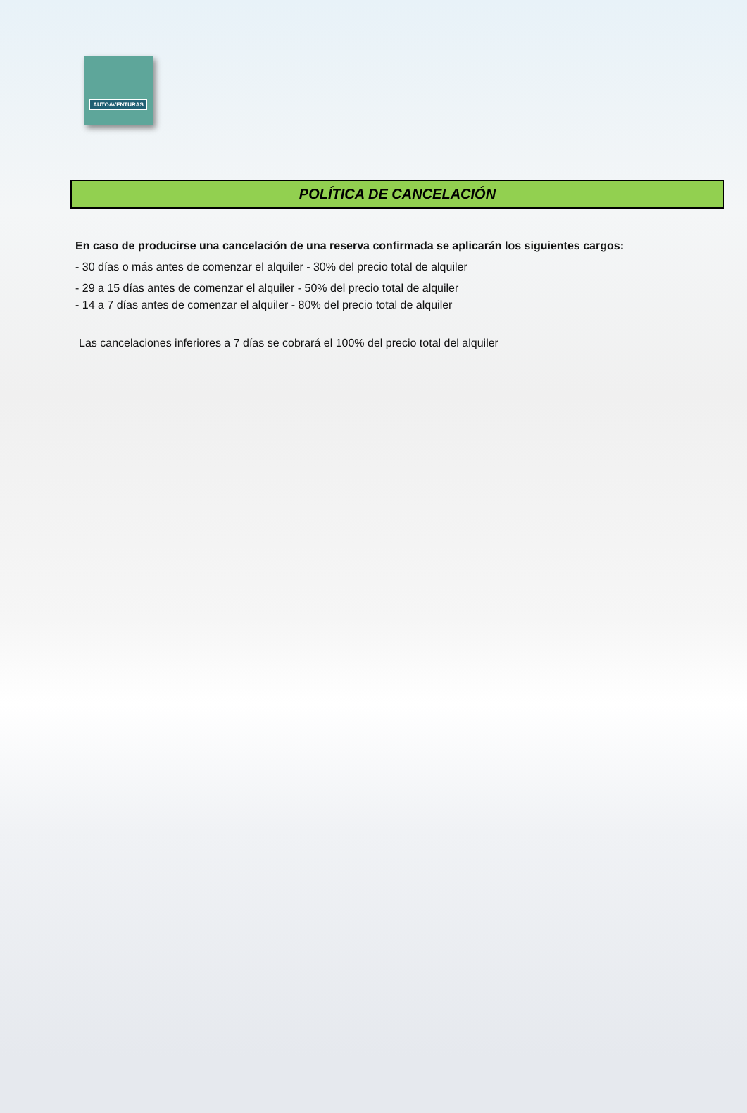AUTOAVENTURAS
POLÍTICA DE CANCELACIÓN
En caso de producirse una cancelación de una reserva confirmada se aplicarán los siguientes cargos:
- 30 días o más antes de comenzar el alquiler - 30% del precio total de alquiler
- 29 a 15 días antes de comenzar el alquiler - 50% del precio total de alquiler
- 14 a 7 días antes de comenzar el alquiler - 80% del precio total de alquiler
Las cancelaciones inferiores a 7 días se cobrará el 100% del precio total del alquiler